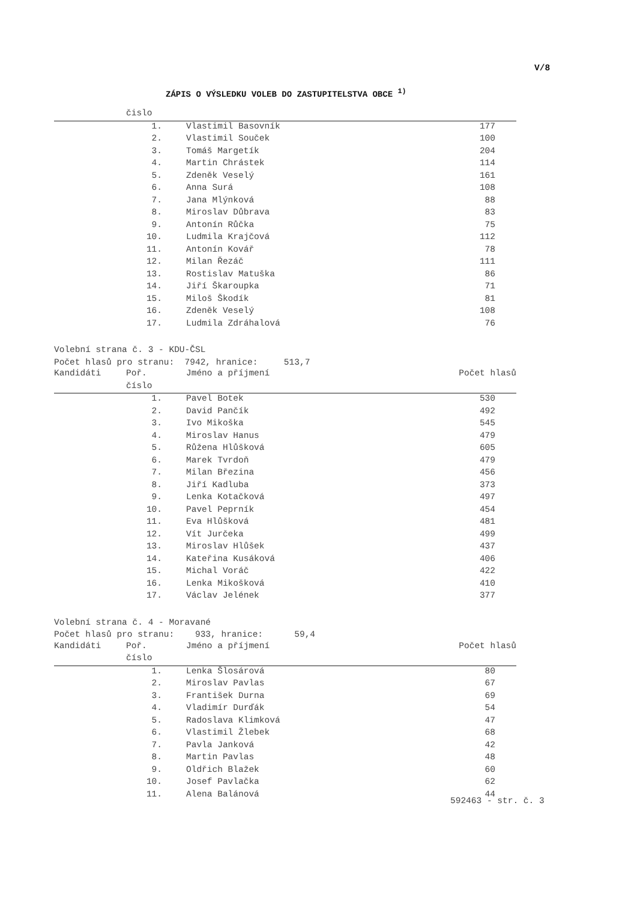V/8
ZÁPIS O VÝSLEDKU VOLEB DO ZASTUPITELSTVA OBCE <sup>1)</sup>
| | čislo | | |
| --- | --- | --- | --- |
| | 1. | Vlastimil Basovník | 177 |
| | 2. | Vlastimil Souček | 100 |
| | 3. | Tomáš Margetík | 204 |
| | 4. | Martin Chrástek | 114 |
| | 5. | Zdeněk Veselý | 161 |
| | 6. | Anna Surá | 108 |
| | 7. | Jana Mlýnková | 88 |
| | 8. | Miroslav Důbrava | 83 |
| | 9. | Antonín Růčka | 75 |
| | 10. | Ludmila Krajčová | 112 |
| | 11. | Antonín Kovář | 78 |
| | 12. | Milan Řezáč | 111 |
| | 13. | Rostislav Matuška | 86 |
| | 14. | Jiří Škaroupka | 71 |
| | 15. | Miloš Škodík | 81 |
| | 16. | Zdeněk Veselý | 108 |
| | 17. | Ludmila Zdráhalová | 76 |
Volební strana č. 3 - KDU-ČSL Počet hlasů pro stranu: 7942, hranice: 513,7
| Kandidáti | Poř. | Jméno a příjmení | Počet hlasů |
| --- | --- | --- | --- |
| | číslo | | |
| | 1. | Pavel Botek | 530 |
| | 2. | David Pančík | 492 |
| | 3. | Ivo Mikoška | 545 |
| | 4. | Miroslav Hanus | 479 |
| | 5. | Růžena Hlůšková | 605 |
| | 6. | Marek Tvrdoň | 479 |
| | 7. | Milan Březina | 456 |
| | 8. | Jiří Kadluba | 373 |
| | 9. | Lenka Kotačková | 497 |
| | 10. | Pavel Peprník | 454 |
| | 11. | Eva Hlůšková | 481 |
| | 12. | Vít Jurčeka | 499 |
| | 13. | Miroslav Hlůšek | 437 |
| | 14. | Kateřina Kusáková | 406 |
| | 15. | Michal Voráč | 422 |
| | 16. | Lenka Mikošková | 410 |
| | 17. | Václav Jelének | 377 |
Volební strana č. 4 - Moravané Počet hlasů pro stranu: 933, hranice: 59,4
| Kandidáti | Poř. | Jméno a příjmení | Počet hlasů |
| --- | --- | --- | --- |
| | číslo | | |
| | 1. | Lenka Šlosárová | 80 |
| | 2. | Miroslav Pavlas | 67 |
| | 3. | František Durna | 69 |
| | 4. | Vladimír Durďák | 54 |
| | 5. | Radoslava Klimková | 47 |
| | 6. | Vlastimil Žlebek | 68 |
| | 7. | Pavla Janková | 42 |
| | 8. | Martin Pavlas | 48 |
| | 9. | Oldřich Blažek | 60 |
| | 10. | Josef Pavlačka | 62 |
| | 11. | Alena Balánová | 44 |
592463 - str. č. 3